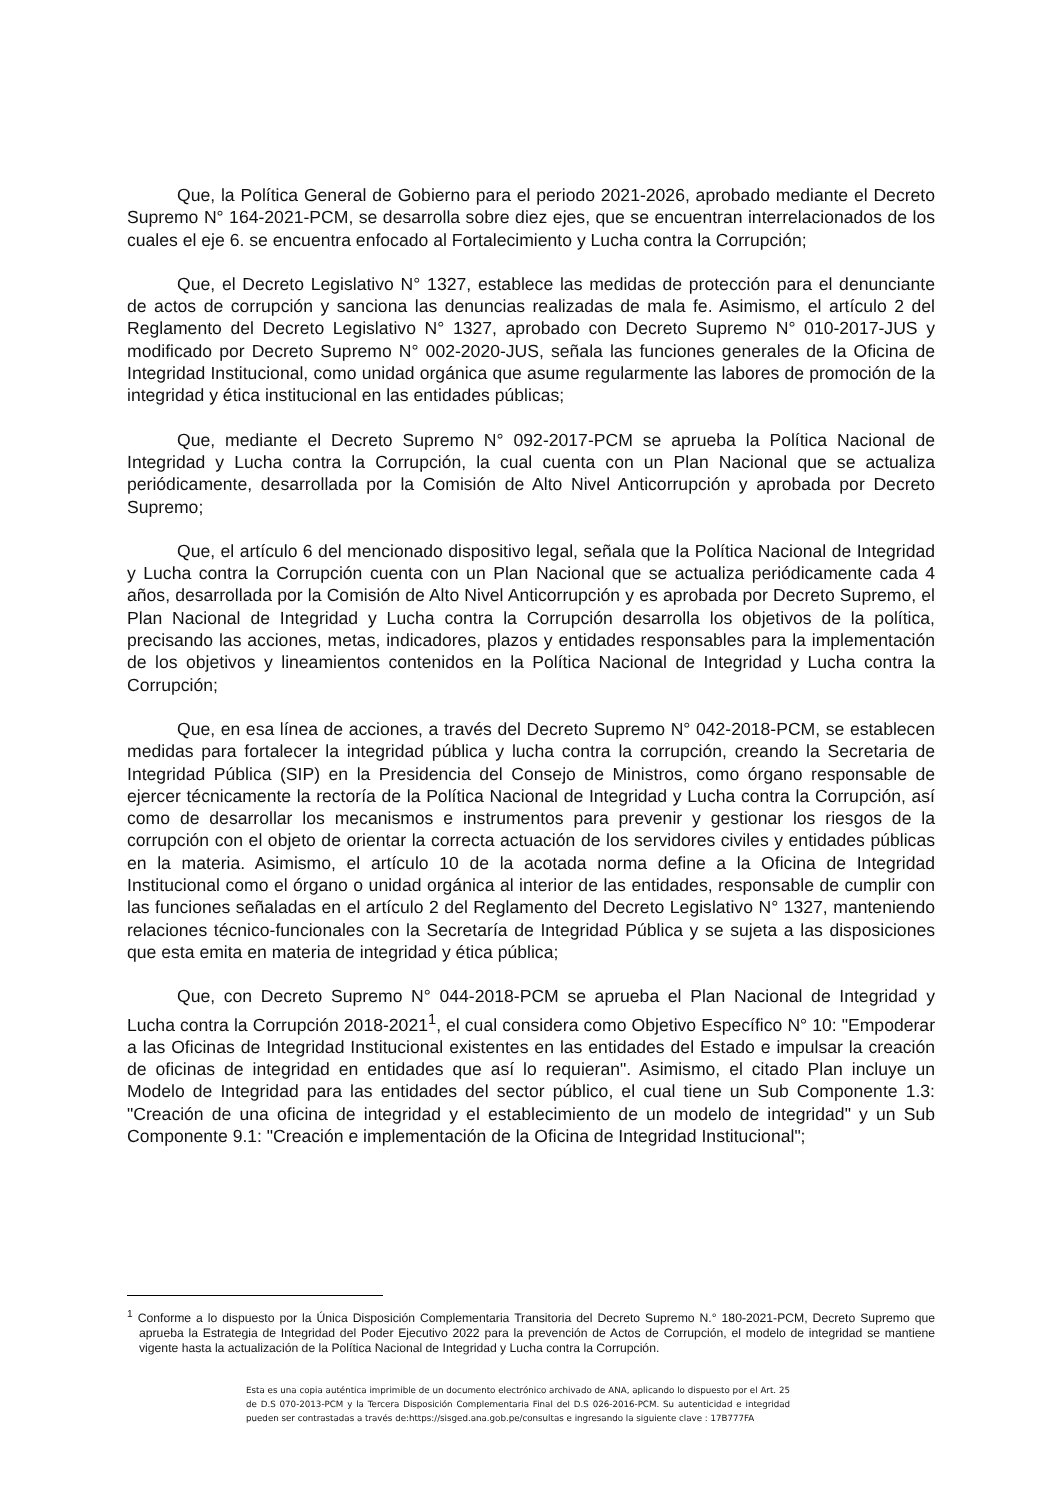Que, la Política General de Gobierno para el periodo 2021-2026, aprobado mediante el Decreto Supremo N° 164-2021-PCM, se desarrolla sobre diez ejes, que se encuentran interrelacionados de los cuales el eje 6. se encuentra enfocado al Fortalecimiento y Lucha contra la Corrupción;
Que, el Decreto Legislativo N° 1327, establece las medidas de protección para el denunciante de actos de corrupción y sanciona las denuncias realizadas de mala fe. Asimismo, el artículo 2 del Reglamento del Decreto Legislativo N° 1327, aprobado con Decreto Supremo N° 010-2017-JUS y modificado por Decreto Supremo N° 002-2020-JUS, señala las funciones generales de la Oficina de Integridad Institucional, como unidad orgánica que asume regularmente las labores de promoción de la integridad y ética institucional en las entidades públicas;
Que, mediante el Decreto Supremo N° 092-2017-PCM se aprueba la Política Nacional de Integridad y Lucha contra la Corrupción, la cual cuenta con un Plan Nacional que se actualiza periódicamente, desarrollada por la Comisión de Alto Nivel Anticorrupción y aprobada por Decreto Supremo;
Que, el artículo 6 del mencionado dispositivo legal, señala que la Política Nacional de Integridad y Lucha contra la Corrupción cuenta con un Plan Nacional que se actualiza periódicamente cada 4 años, desarrollada por la Comisión de Alto Nivel Anticorrupción y es aprobada por Decreto Supremo, el Plan Nacional de Integridad y Lucha contra la Corrupción desarrolla los objetivos de la política, precisando las acciones, metas, indicadores, plazos y entidades responsables para la implementación de los objetivos y lineamientos contenidos en la Política Nacional de Integridad y Lucha contra la Corrupción;
Que, en esa línea de acciones, a través del Decreto Supremo N° 042-2018-PCM, se establecen medidas para fortalecer la integridad pública y lucha contra la corrupción, creando la Secretaria de Integridad Pública (SIP) en la Presidencia del Consejo de Ministros, como órgano responsable de ejercer técnicamente la rectoría de la Política Nacional de Integridad y Lucha contra la Corrupción, así como de desarrollar los mecanismos e instrumentos para prevenir y gestionar los riesgos de la corrupción con el objeto de orientar la correcta actuación de los servidores civiles y entidades públicas en la materia. Asimismo, el artículo 10 de la acotada norma define a la Oficina de Integridad Institucional como el órgano o unidad orgánica al interior de las entidades, responsable de cumplir con las funciones señaladas en el artículo 2 del Reglamento del Decreto Legislativo N° 1327, manteniendo relaciones técnico-funcionales con la Secretaría de Integridad Pública y se sujeta a las disposiciones que esta emita en materia de integridad y ética pública;
Que, con Decreto Supremo N° 044-2018-PCM se aprueba el Plan Nacional de Integridad y Lucha contra la Corrupción 2018-2021<sup>1</sup>, el cual considera como Objetivo Específico N° 10: "Empoderar a las Oficinas de Integridad Institucional existentes en las entidades del Estado e impulsar la creación de oficinas de integridad en entidades que así lo requieran". Asimismo, el citado Plan incluye un Modelo de Integridad para las entidades del sector público, el cual tiene un Sub Componente 1.3: "Creación de una oficina de integridad y el establecimiento de un modelo de integridad" y un Sub Componente 9.1: "Creación e implementación de la Oficina de Integridad Institucional";
<sup>1</sup> Conforme a lo dispuesto por la Única Disposición Complementaria Transitoria del Decreto Supremo N.° 180-2021-PCM, Decreto Supremo que aprueba la Estrategia de Integridad del Poder Ejecutivo 2022 para la prevención de Actos de Corrupción, el modelo de integridad se mantiene vigente hasta la actualización de la Política Nacional de Integridad y Lucha contra la Corrupción.
Esta es una copia auténtica imprimible de un documento electrónico archivado de ANA, aplicando lo dispuesto por el Art. 25 de D.S 070-2013-PCM y la Tercera Disposición Complementaria Final del D.S 026-2016-PCM. Su autenticidad e integridad pueden ser contrastadas a través de:https://sisged.ana.gob.pe/consultas e ingresando la siguiente clave : 17B777FA